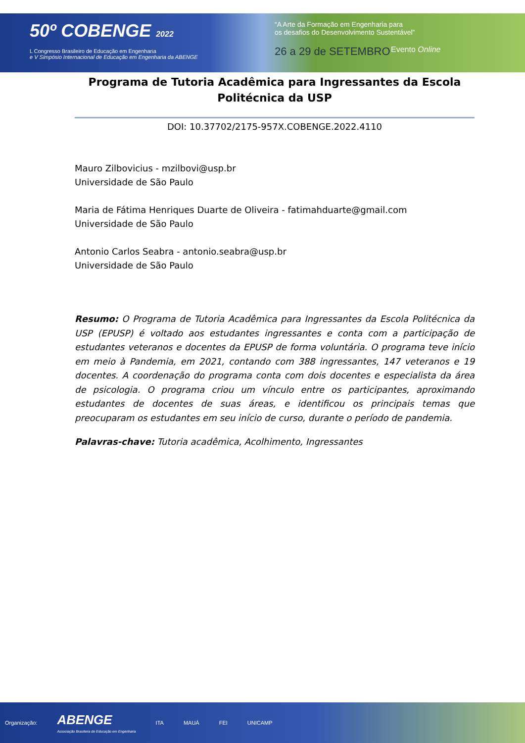50º COBENGE 2022
L Congresso Brasileiro de Educação em Engenharia
e V Simpósio Internacional de Educação em Engenharia da ABENGE
“A Arte da Formação em Engenharia para
os desafios do Desenvolvimento Sustentável”
26 a 29 de SETEMBRO Evento Online
Programa de Tutoria Acadêmica para Ingressantes da Escola Politécnica da USP
DOI: 10.37702/2175-957X.COBENGE.2022.4110
Mauro Zilbovicius - mzilbovi@usp.br
Universidade de São Paulo
Maria de Fátima Henriques Duarte de Oliveira - fatimahduarte@gmail.com
Universidade de São Paulo
Antonio Carlos Seabra - antonio.seabra@usp.br
Universidade de São Paulo
Resumo: O Programa de Tutoria Acadêmica para Ingressantes da Escola Politécnica da USP (EPUSP) é voltado aos estudantes ingressantes e conta com a participação de estudantes veteranos e docentes da EPUSP de forma voluntária. O programa teve início em meio à Pandemia, em 2021, contando com 388 ingressantes, 147 veteranos e 19 docentes. A coordenação do programa conta com dois docentes e especialista da área de psicologia. O programa criou um vínculo entre os participantes, aproximando estudantes de docentes de suas áreas, e identificou os principais temas que preocuparam os estudantes em seu início de curso, durante o período de pandemia.
Palavras-chave: Tutoria acadêmica, Acolhimento, Ingressantes
Organização: ABENGE
Associação Brasileira de Educação em Engenharia ITA MAUÁ FEI UNICAMP